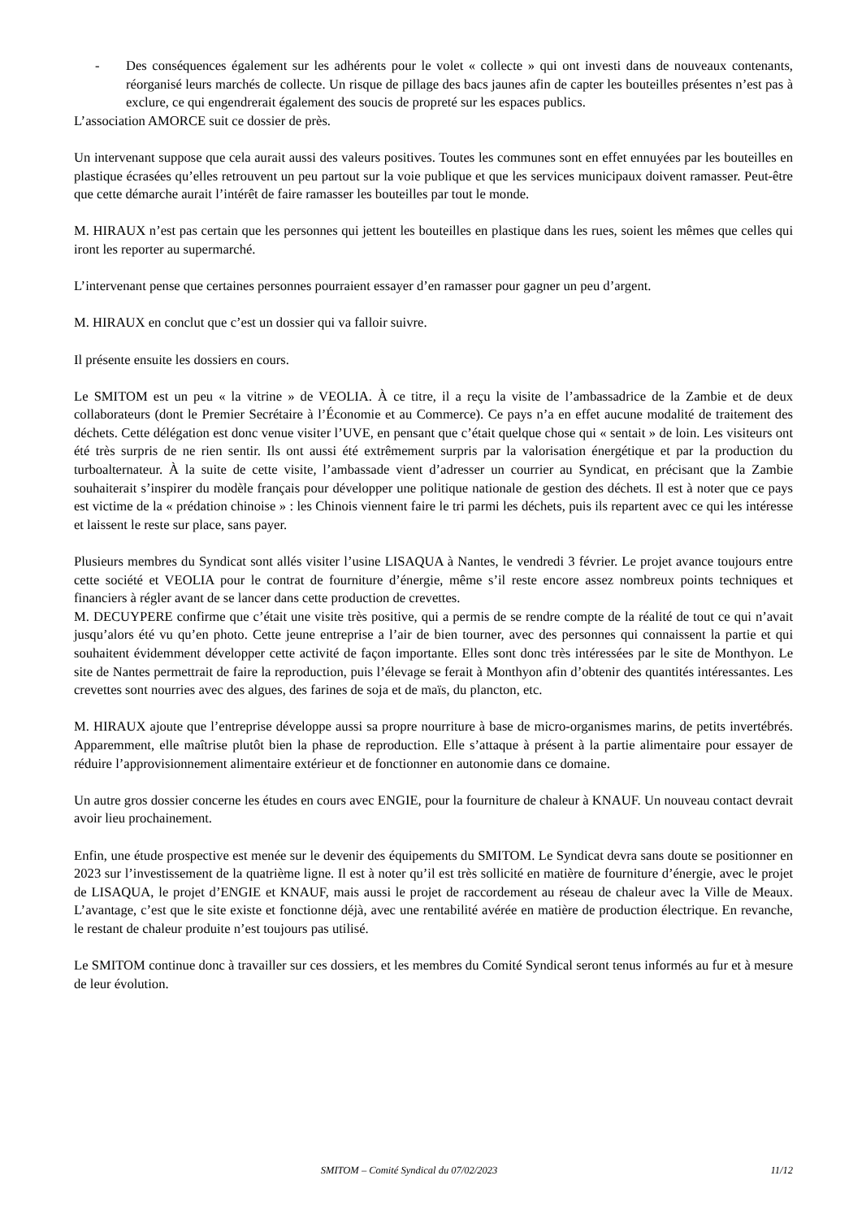- Des conséquences également sur les adhérents pour le volet « collecte » qui ont investi dans de nouveaux contenants, réorganisé leurs marchés de collecte. Un risque de pillage des bacs jaunes afin de capter les bouteilles présentes n’est pas à exclure, ce qui engendrerait également des soucis de propreté sur les espaces publics.
L’association AMORCE suit ce dossier de près.
Un intervenant suppose que cela aurait aussi des valeurs positives. Toutes les communes sont en effet ennuyées par les bouteilles en plastique écrasées qu’elles retrouvent un peu partout sur la voie publique et que les services municipaux doivent ramasser. Peut-être que cette démarche aurait l’intérêt de faire ramasser les bouteilles par tout le monde.
M. HIRAUX n’est pas certain que les personnes qui jettent les bouteilles en plastique dans les rues, soient les mêmes que celles qui iront les reporter au supermarché.
L’intervenant pense que certaines personnes pourraient essayer d’en ramasser pour gagner un peu d’argent.
M. HIRAUX en conclut que c’est un dossier qui va falloir suivre.
Il présente ensuite les dossiers en cours.
Le SMITOM est un peu « la vitrine » de VEOLIA. À ce titre, il a reçu la visite de l’ambassadrice de la Zambie et de deux collaborateurs (dont le Premier Secrétaire à l’Économie et au Commerce). Ce pays n’a en effet aucune modalité de traitement des déchets. Cette délégation est donc venue visiter l’UVE, en pensant que c’était quelque chose qui « sentait » de loin. Les visiteurs ont été très surpris de ne rien sentir. Ils ont aussi été extrêmement surpris par la valorisation énergétique et par la production du turboalternateur. À la suite de cette visite, l’ambassade vient d’adresser un courrier au Syndicat, en précisant que la Zambie souhaiterait s’inspirer du modèle français pour développer une politique nationale de gestion des déchets. Il est à noter que ce pays est victime de la « prédation chinoise » : les Chinois viennent faire le tri parmi les déchets, puis ils repartent avec ce qui les intéresse et laissent le reste sur place, sans payer.
Plusieurs membres du Syndicat sont allés visiter l’usine LISAQUA à Nantes, le vendredi 3 février. Le projet avance toujours entre cette société et VEOLIA pour le contrat de fourniture d’énergie, même s’il reste encore assez nombreux points techniques et financiers à régler avant de se lancer dans cette production de crevettes.
M. DECUYPERE confirme que c’était une visite très positive, qui a permis de se rendre compte de la réalité de tout ce qui n’avait jusqu’alors été vu qu’en photo. Cette jeune entreprise a l’air de bien tourner, avec des personnes qui connaissent la partie et qui souhaitent évidemment développer cette activité de façon importante. Elles sont donc très intéressées par le site de Monthyon. Le site de Nantes permettrait de faire la reproduction, puis l’élevage se ferait à Monthyon afin d’obtenir des quantités intéressantes. Les crevettes sont nourries avec des algues, des farines de soja et de maïs, du plancton, etc.
M. HIRAUX ajoute que l’entreprise développe aussi sa propre nourriture à base de micro-organismes marins, de petits invertébrés. Apparemment, elle maîtrise plutôt bien la phase de reproduction. Elle s’attaque à présent à la partie alimentaire pour essayer de réduire l’approvisionnement alimentaire extérieur et de fonctionner en autonomie dans ce domaine.
Un autre gros dossier concerne les études en cours avec ENGIE, pour la fourniture de chaleur à KNAUF. Un nouveau contact devrait avoir lieu prochainement.
Enfin, une étude prospective est menée sur le devenir des équipements du SMITOM. Le Syndicat devra sans doute se positionner en 2023 sur l’investissement de la quatrième ligne. Il est à noter qu’il est très sollicité en matière de fourniture d’énergie, avec le projet de LISAQUA, le projet d’ENGIE et KNAUF, mais aussi le projet de raccordement au réseau de chaleur avec la Ville de Meaux. L’avantage, c’est que le site existe et fonctionne déjà, avec une rentabilité avérée en matière de production électrique. En revanche, le restant de chaleur produite n’est toujours pas utilisé.
Le SMITOM continue donc à travailler sur ces dossiers, et les membres du Comité Syndical seront tenus informés au fur et à mesure de leur évolution.
SMITOM – Comité Syndical du 07/02/2023 11/12